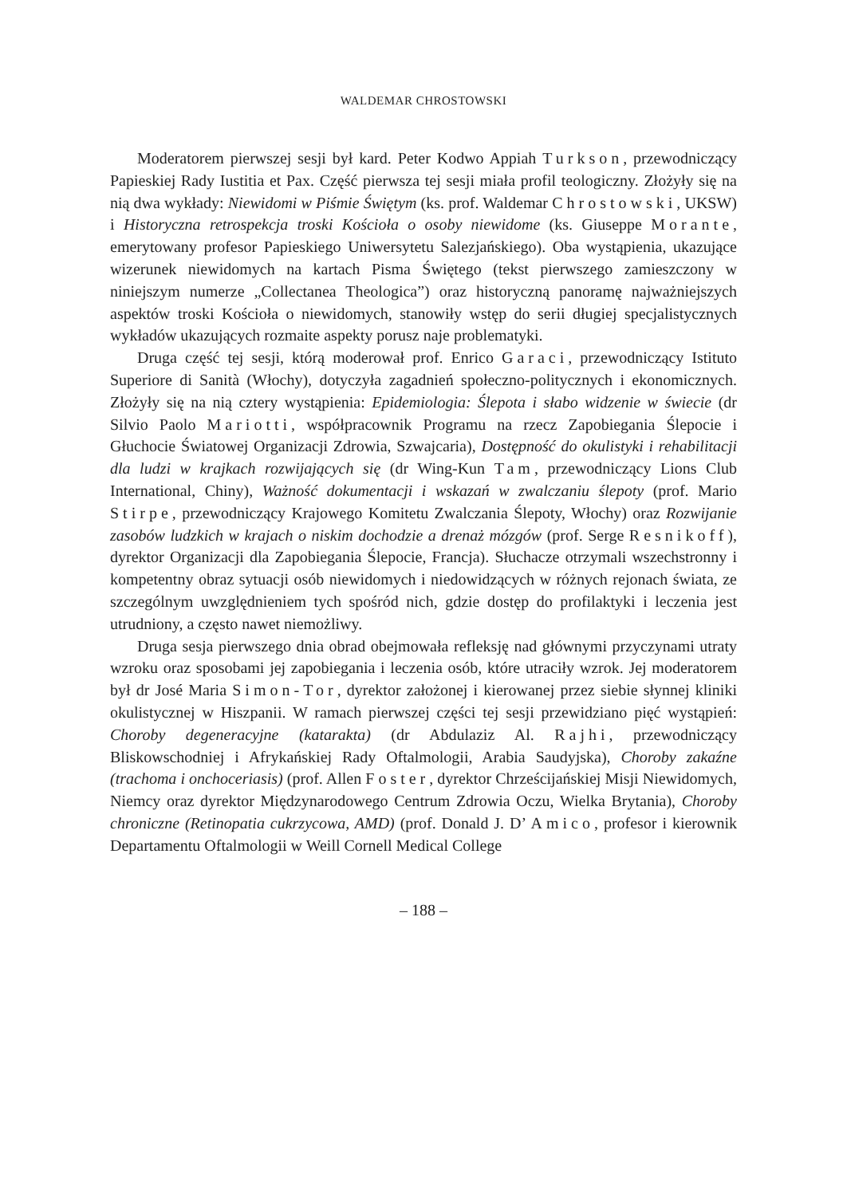WALDEMAR CHROSTOWSKI
Moderatorem pierwszej sesji był kard. Peter Kodwo Appiah Turkson, przewodniczący Papieskiej Rady Iustitia et Pax. Część pierwsza tej sesji miała profil teologiczny. Złożyły się na nią dwa wykłady: Niewidomi w Piśmie Świętym (ks. prof. Waldemar Chrostowski, UKSW) i Historyczna retrospekcja troski Kościoła o osoby niewidome (ks. Giuseppe Morante, emerytowany profesor Papieskiego Uniwersytetu Salezjańskiego). Oba wystąpienia, ukazujące wizerunek niewidomych na kartach Pisma Świętego (tekst pierwszego zamieszczony w niniejszym numerze „Collectanea Theologica”) oraz historyczną panoramę najważniejszych aspektów troski Kościoła o niewidomych, stanowiły wstęp do serii długiej specjalistycznych wykładów ukazujących rozmaite aspekty porusz naje problematyki.
Druga część tej sesji, którą moderował prof. Enrico Garaci, przewodniczący Istituto Superiore di Sanità (Włochy), dotyczyła zagadnień społeczno-politycznych i ekonomicznych. Złożyły się na nią cztery wystąpienia: Epidemiologia: Ślepota i słabo widzenie w świecie (dr Silvio Paolo Mariotti, współpracownik Programu na rzecz Zapobiegania Ślepocie i Głuchocie Światowej Organizacji Zdrowia, Szwajcaria), Dostępność do okulistyki i rehabilitacji dla ludzi w krajkach rozwijających się (dr Wing-Kun Tam, przewodniczący Lions Club International, Chiny), Ważność dokumentacji i wskazań w zwalczaniu ślepoty (prof. Mario Stirpe, przewodniczący Krajowego Komitetu Zwalczania Ślepoty, Włochy) oraz Rozwijanie zasobów ludzkich w krajach o niskim dochodzie a drenaż mózgów (prof. Serge Resnikoff), dyrektor Organizacji dla Zapobiegania Ślepocie, Francja). Słuchacze otrzymali wszechstronny i kompetentny obraz sytuacji osób niewidomych i niedowidzących w różnych rejonach świata, ze szczególnym uwzględnieniem tych spośród nich, gdzie dostęp do profilaktyki i leczenia jest utrudniony, a często nawet niemożliwy.
Druga sesja pierwszego dnia obrad obejmowała refleksję nad głównymi przyczynami utraty wzroku oraz sposobami jej zapobiegania i leczenia osób, które utraciły wzrok. Jej moderatorem był dr José Maria Simon-Tor, dyrektor założonej i kierowanej przez siebie słynnej kliniki okulistycznej w Hiszpanii. W ramach pierwszej części tej sesji przewidziano pięć wystąpień: Choroby degeneracyjne (katarakta) (dr Abdulaziz Al. Rajhi, przewodniczący Bliskowschodniej i Afrykańskiej Rady Oftalmologii, Arabia Saudyjska), Choroby zakaźne (trachoma i onchoceriasis) (prof. Allen Foster, dyrektor Chrześcijańskiej Misji Niewidomych, Niemcy oraz dyrektor Międzynarodowego Centrum Zdrowia Oczu, Wielka Brytania), Choroby chroniczne (Retinopatia cukrzycowa, AMD) (prof. Donald J. D’ Amico, profesor i kierownik Departamentu Oftalmologii w Weill Cornell Medical College
– 188 –